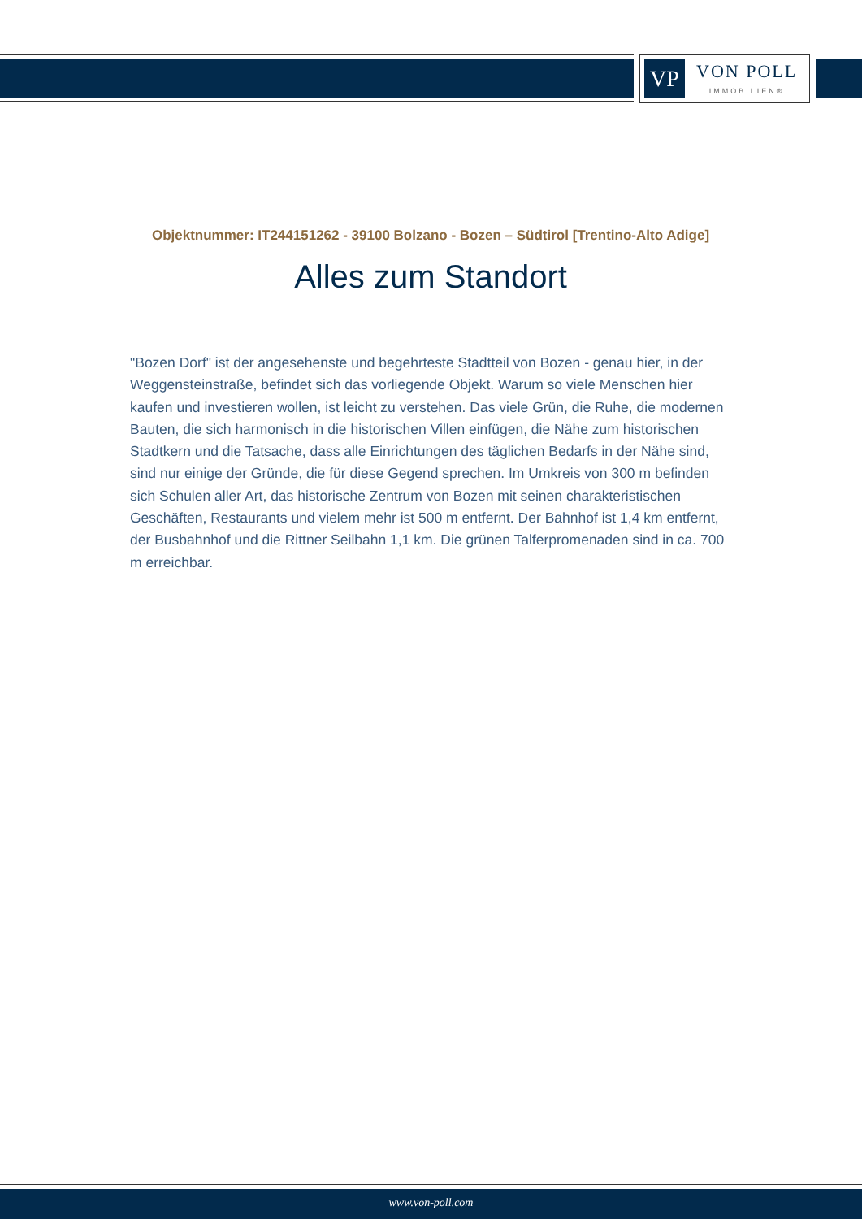VP
VON POLL
IMMOBILIEN®
Objektnummer: IT244151262 - 39100 Bolzano - Bozen – Südtirol [Trentino-Alto Adige]
Alles zum Standort
"Bozen Dorf" ist der angesehenste und begehrteste Stadtteil von Bozen - genau hier, in der Weggensteinstraße, befindet sich das vorliegende Objekt. Warum so viele Menschen hier kaufen und investieren wollen, ist leicht zu verstehen. Das viele Grün, die Ruhe, die modernen Bauten, die sich harmonisch in die historischen Villen einfügen, die Nähe zum historischen Stadtkern und die Tatsache, dass alle Einrichtungen des täglichen Bedarfs in der Nähe sind, sind nur einige der Gründe, die für diese Gegend sprechen. Im Umkreis von 300 m befinden sich Schulen aller Art, das historische Zentrum von Bozen mit seinen charakteristischen Geschäften, Restaurants und vielem mehr ist 500 m entfernt. Der Bahnhof ist 1,4 km entfernt, der Busbahnhof und die Rittner Seilbahn 1,1 km. Die grünen Talferpromenaden sind in ca. 700 m erreichbar.
www.von-poll.com